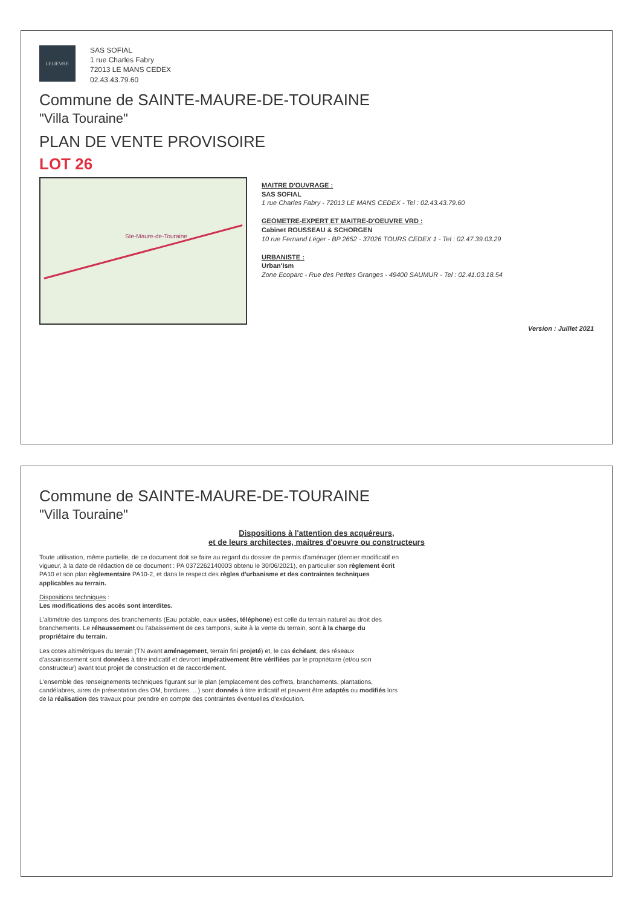LELIEVRE
SAS SOFIAL
1 rue Charles Fabry
72013 LE MANS CEDEX
02.43.43.79.60
Commune de SAINTE-MAURE-DE-TOURAINE
"Villa Touraine"
PLAN DE VENTE PROVISOIRE
LOT 26
Ste-Maure-de-Touraine
MAITRE D'OUVRAGE :
SAS SOFIAL
1 rue Charles Fabry - 72013 LE MANS CEDEX - Tel : 02.43.43.79.60
GEOMETRE-EXPERT ET MAITRE-D'OEUVRE VRD :
Cabinet ROUSSEAU & SCHORGEN
10 rue Fernand Léger - BP 2652 - 37026 TOURS CEDEX 1 - Tel : 02.47.39.03.29
URBANISTE :
Urban'Ism
Zone Ecoparc - Rue des Petites Granges - 49400 SAUMUR - Tel : 02.41.03.18.54
Version : Juillet 2021
Commune de SAINTE-MAURE-DE-TOURAINE
"Villa Touraine"
Dispositions à l'attention des acquéreurs,
et de leurs architectes, maitres d'oeuvre ou constructeurs
Toute utilisation, même partielle, de ce document doit se faire au regard du dossier de permis d'aménager (dernier modificatif en vigueur, à la date de rédaction de ce document : PA 037226214000З obtenu le 30/06/2021), en particulier son règlement écrit PA10 et son plan règlementaire PA10-2, et dans le respect des règles d'urbanisme et des contraintes techniques applicables au terrain.
Dispositions techniques :
Les modifications des accès sont interdites.
L'altimétrie des tampons des branchements (Eau potable, eaux usées, téléphone) est celle du terrain naturel au droit des branchements. Le réhaussement ou l'abaissement de ces tampons, suite à la vente du terrain, sont à la charge du propriétaire du terrain.
Les cotes altimétriques du terrain (TN avant aménagement, terrain fini projeté) et, le cas échéant, des réseaux d'assainissement sont données à titre indicatif et devront impérativement être vérifiées par le propriétaire (et/ou son constructeur) avant tout projet de construction et de raccordement.
L'ensemble des renseignements techniques figurant sur le plan (emplacement des coffrets, branchements, plantations, candélabres, aires de présentation des OM, bordures, ...) sont donnés à titre indicatif et peuvent être adaptés ou modifiés lors de la réalisation des travaux pour prendre en compte des contraintes éventuelles d'exécution.